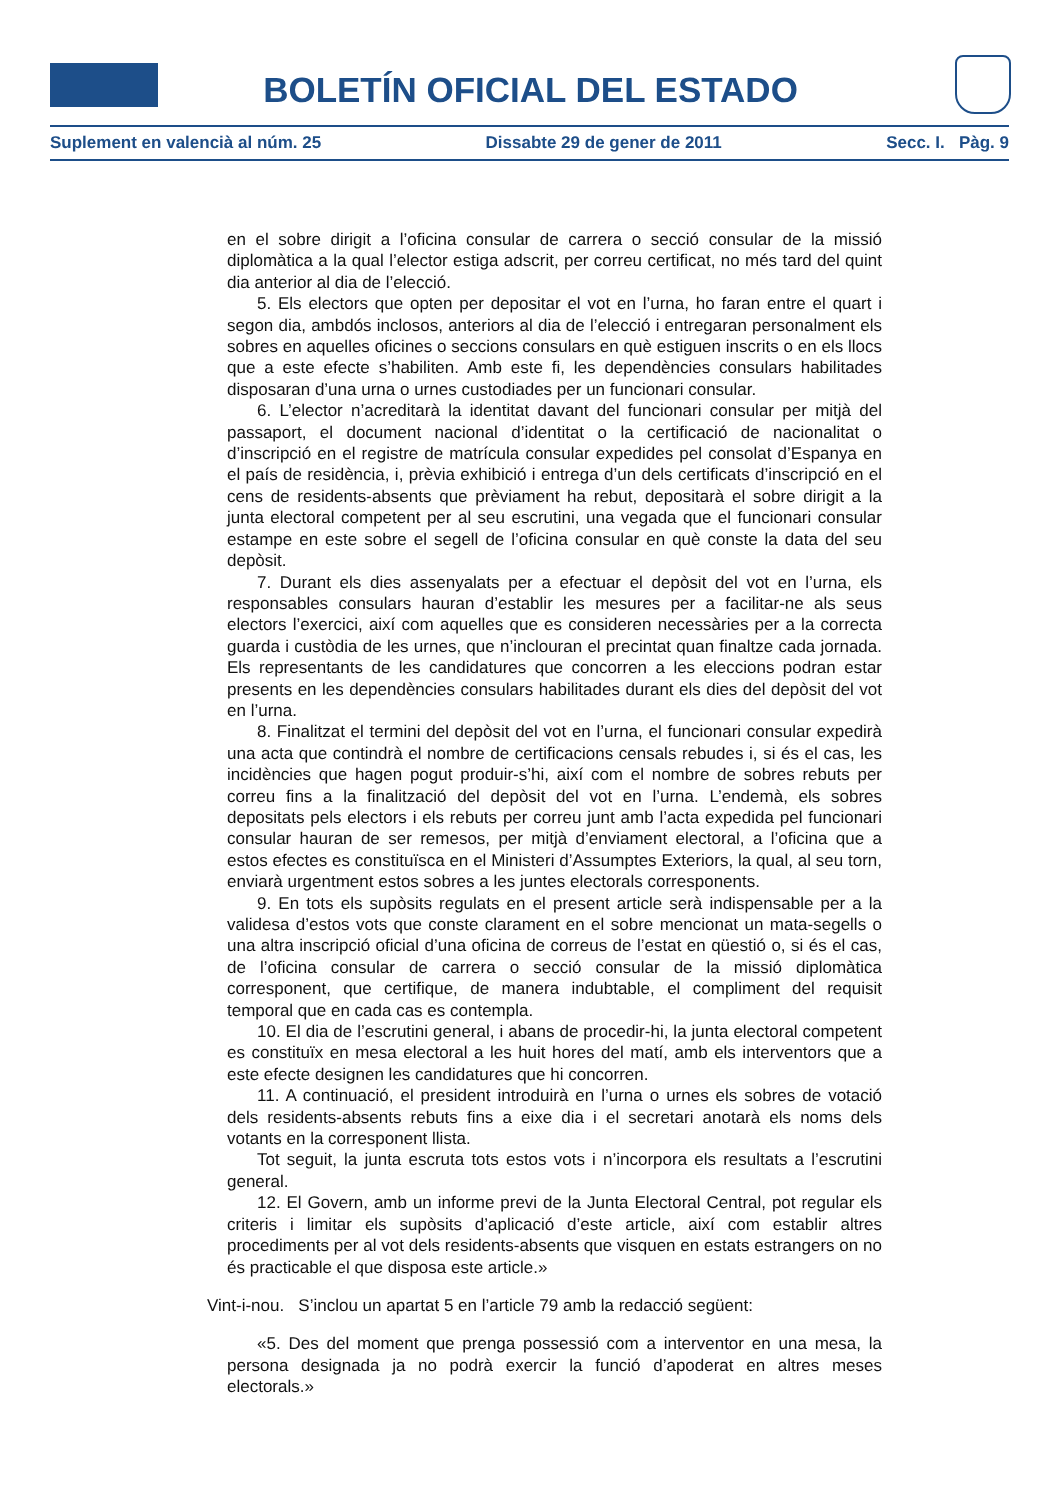BOLETÍN OFICIAL DEL ESTADO
Suplement en valencià al núm. 25 Dissabte 29 de gener de 2011 Secc. I. Pàg. 9
en el sobre dirigit a l’oficina consular de carrera o secció consular de la missió diplomàtica a la qual l’elector estiga adscrit, per correu certificat, no més tard del quint dia anterior al dia de l’elecció.
5. Els electors que opten per depositar el vot en l’urna, ho faran entre el quart i segon dia, ambdós inclosos, anteriors al dia de l’elecció i entregaran personalment els sobres en aquelles oficines o seccions consulars en què estiguen inscrits o en els llocs que a este efecte s’habiliten. Amb este fi, les dependències consulars habilitades disposaran d’una urna o urnes custodiades per un funcionari consular.
6. L’elector n’acreditarà la identitat davant del funcionari consular per mitjà del passaport, el document nacional d’identitat o la certificació de nacionalitat o d’inscripció en el registre de matrícula consular expedides pel consolat d’Espanya en el país de residència, i, prèvia exhibició i entrega d’un dels certificats d’inscripció en el cens de residents-absents que prèviament ha rebut, depositarà el sobre dirigit a la junta electoral competent per al seu escrutini, una vegada que el funcionari consular estampe en este sobre el segell de l’oficina consular en què conste la data del seu depòsit.
7. Durant els dies assenyalats per a efectuar el depòsit del vot en l’urna, els responsables consulars hauran d’establir les mesures per a facilitar-ne als seus electors l’exercici, així com aquelles que es consideren necessàries per a la correcta guarda i custòdia de les urnes, que n’inclouran el precintat quan finaltze cada jornada. Els representants de les candidatures que concorren a les eleccions podran estar presents en les dependències consulars habilitades durant els dies del depòsit del vot en l’urna.
8. Finalitzat el termini del depòsit del vot en l’urna, el funcionari consular expedirà una acta que contindrà el nombre de certificacions censals rebudes i, si és el cas, les incidències que hagen pogut produir-s’hi, així com el nombre de sobres rebuts per correu fins a la finalització del depòsit del vot en l’urna. L’endemà, els sobres depositats pels electors i els rebuts per correu junt amb l’acta expedida pel funcionari consular hauran de ser remesos, per mitjà d’enviament electoral, a l’oficina que a estos efectes es constituïsca en el Ministeri d’Assumptes Exteriors, la qual, al seu torn, enviarà urgentment estos sobres a les juntes electorals corresponents.
9. En tots els supòsits regulats en el present article serà indispensable per a la validesa d’estos vots que conste clarament en el sobre mencionat un mata-segells o una altra inscripció oficial d’una oficina de correus de l’estat en qüestió o, si és el cas, de l’oficina consular de carrera o secció consular de la missió diplomàtica corresponent, que certifique, de manera indubtable, el compliment del requisit temporal que en cada cas es contempla.
10. El dia de l’escrutini general, i abans de procedir-hi, la junta electoral competent es constituïx en mesa electoral a les huit hores del matí, amb els interventors que a este efecte designen les candidatures que hi concorren.
11. A continuació, el president introduirà en l’urna o urnes els sobres de votació dels residents-absents rebuts fins a eixe dia i el secretari anotarà els noms dels votants en la corresponent llista.
Tot seguit, la junta escruta tots estos vots i n’incorpora els resultats a l’escrutini general.
12. El Govern, amb un informe previ de la Junta Electoral Central, pot regular els criteris i limitar els supòsits d’aplicació d’este article, així com establir altres procediments per al vot dels residents-absents que visquen en estats estrangers on no és practicable el que disposa este article.»
Vint-i-nou. S’inclou un apartat 5 en l’article 79 amb la redacció següent:
«5. Des del moment que prenga possessió com a interventor en una mesa, la persona designada ja no podrà exercir la funció d’apoderat en altres meses electorals.»